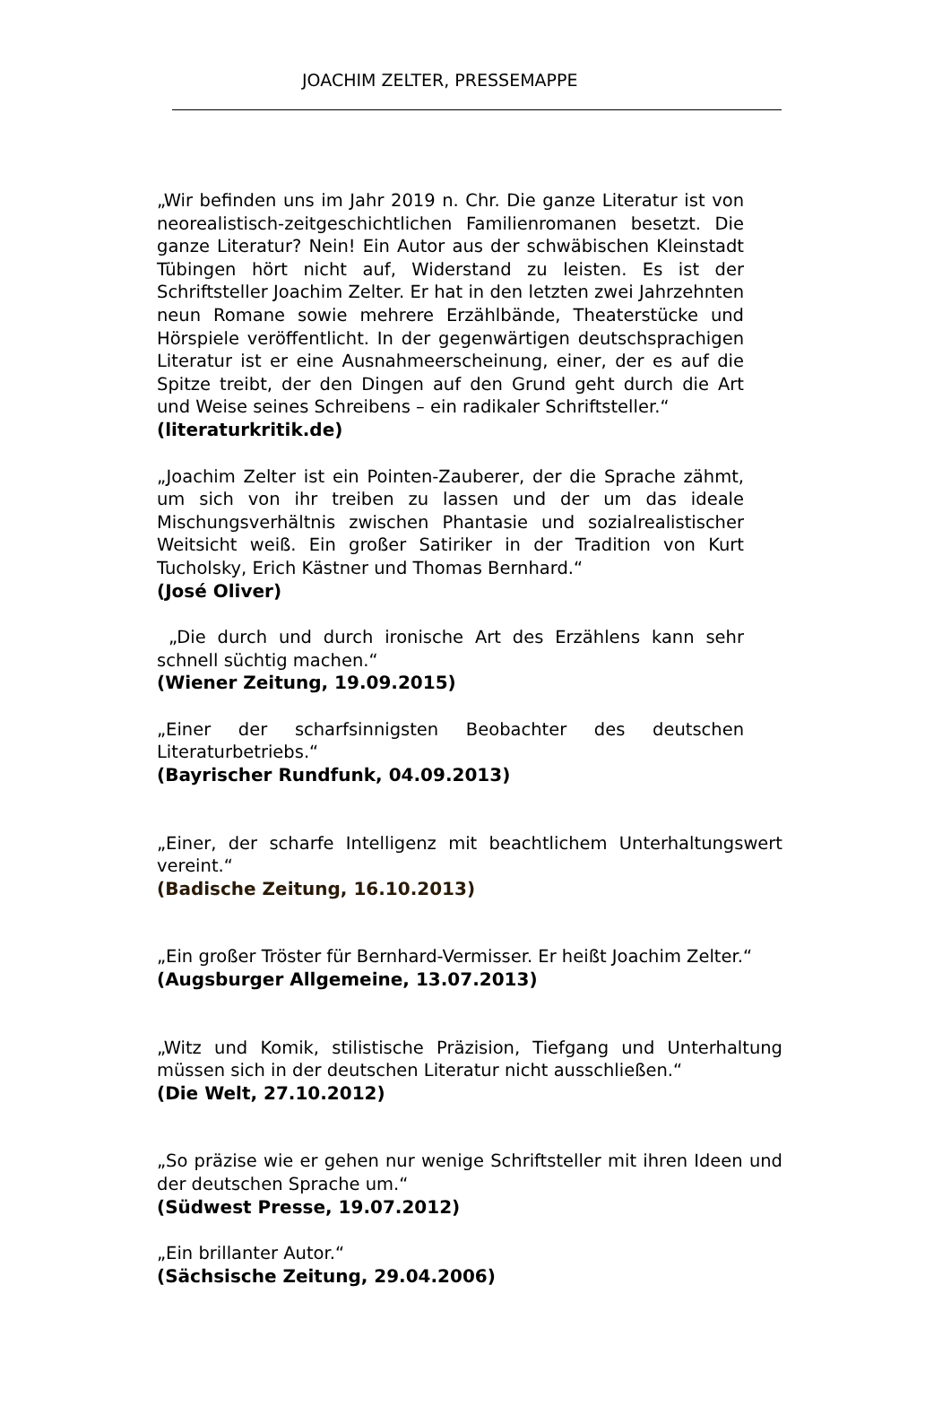JOACHIM ZELTER, PRESSEMAPPE
„Wir befinden uns im Jahr 2019 n. Chr. Die ganze Literatur ist von neorealistisch-zeitgeschichtlichen Familienromanen besetzt. Die ganze Literatur? Nein! Ein Autor aus der schwäbischen Kleinstadt Tübingen hört nicht auf, Widerstand zu leisten. Es ist der Schriftsteller Joachim Zelter. Er hat in den letzten zwei Jahrzehnten neun Romane sowie mehrere Erzählbände, Theaterstücke und Hörspiele veröffentlicht. In der gegenwärtigen deutschsprachigen Literatur ist er eine Ausnahmeerscheinung, einer, der es auf die Spitze treibt, der den Dingen auf den Grund geht durch die Art und Weise seines Schreibens – ein radikaler Schriftsteller.“
(literaturkritik.de)
„Joachim Zelter ist ein Pointen-Zauberer, der die Sprache zähmt, um sich von ihr treiben zu lassen und der um das ideale Mischungsverhältnis zwischen Phantasie und sozialrealistischer Weitsicht weiß. Ein großer Satiriker in der Tradition von Kurt Tucholsky, Erich Kästner und Thomas Bernhard.“
(José Oliver)
„Die durch und durch ironische Art des Erzählens kann sehr schnell süchtig machen.“
(Wiener Zeitung, 19.09.2015)
„Einer der scharfsinnigsten Beobachter des deutschen Literaturbetriebs.“
(Bayrischer Rundfunk, 04.09.2013)
„Einer, der scharfe Intelligenz mit beachtlichem Unterhaltungswert vereint.“
(Badische Zeitung, 16.10.2013)
„Ein großer Tröster für Bernhard-Vermisser. Er heißt Joachim Zelter.“
(Augsburger Allgemeine, 13.07.2013)
„Witz und Komik, stilistische Präzision, Tiefgang und Unterhaltung müssen sich in der deutschen Literatur nicht ausschließen.“
(Die Welt, 27.10.2012)
„So präzise wie er gehen nur wenige Schriftsteller mit ihren Ideen und der deutschen Sprache um.“
(Südwest Presse, 19.07.2012)
„Ein brillanter Autor.“
(Sächsische Zeitung, 29.04.2006)